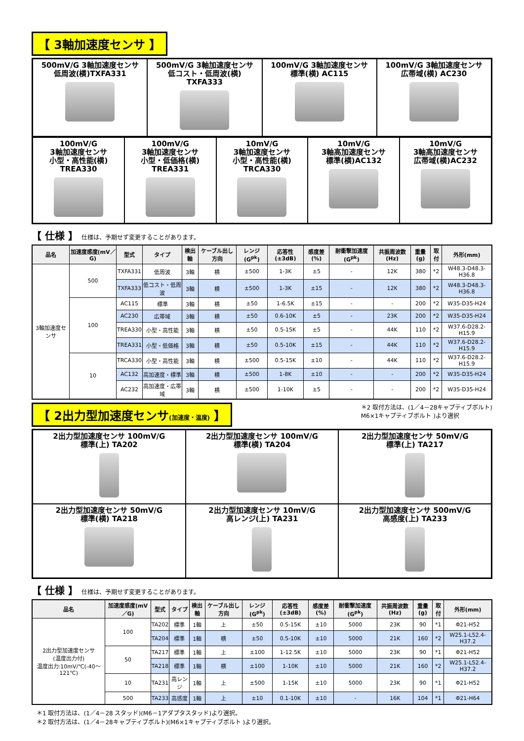【 3軸加速度センサ 】
500mV/G 3軸加速度センサ
低周波(横)TXFA331
500mV/G 3軸加速度センサ
低コスト・低周波(横)
TXFA333
100mV/G 3軸加速度センサ
標準(横) AC115
100mV/G 3軸加速度センサ
広帯域(横) AC230
100mV/G
3軸加速度センサ
小型・高性能(横)
TREA330
100mV/G
3軸加速度センサ
小型・低価格(横)
TREA331
10mV/G
3軸加速度センサ
小型・高性能(横)
TRCA330
10mV/G
3軸高加速度センサ
標準(横)AC132
10mV/G
3軸高加速度センサ
広帯域(横)AC232
【 仕様 】 仕様は、予期せず変更することがあります。
| 品名 | 加速度感度(mV／G) | 型式 | タイプ | 検出軸 | ケーブル出し方向 | レンジ(G<sup>pk</sup>) | 応答性(±3dB) | 感度差(%) | 耐衝撃加速度(G<sup>pk</sup>) | 共振周波数(Hz) | 重量(g) | 取付 | 外形(mm) |
| --- | --- | --- | --- | --- | --- | --- | --- | --- | --- | --- | --- | --- | --- |
| 3軸加速度センサ | 500 | TXFA331 | 低周波 | 3軸 | 横 | ±500 | 1-3K | ±5 | - | 12K | 380 | *2 | W48.3-D48.3-H36.8 |
| | | TXFA333 | 低コスト・低周波 | 3軸 | 横 | ±500 | 1-3K | ±15 | - | 12K | 380 | *2 | W48.3-D48.3-H36.8 |
| | 100 | AC115 | 標準 | 3軸 | 横 | ±50 | 1-6.5K | ±15 | - | - | 200 | *2 | W35-D35-H24 |
| | | AC230 | 広帯域 | 3軸 | 横 | ±50 | 0.6-10K | ±5 | - | 23K | 200 | *2 | W35-D35-H24 |
| | | TREA330 | 小型・高性能 | 3軸 | 横 | ±50 | 0.5-15K | ±5 | - | 44K | 110 | *2 | W37.6-D28.2-H15.9 |
| | | TREA331 | 小型・低価格 | 3軸 | 横 | ±50 | 0.5-10K | ±15 | - | 44K | 110 | *2 | W37.6-D28.2-H15.9 |
| | 10 | TRCA330 | 小型・高性能 | 3軸 | 横 | ±500 | 0.5-15K | ±10 | - | 44K | 110 | *2 | W37.6-D28.2-H15.9 |
| | | AC132 | 高加速度・標準 | 3軸 | 横 | ±500 | 1-8K | ±10 | - | - | 200 | *2 | W35-D35-H24 |
| | | AC232 | 高加速度・広帯域 | 3軸 | 横 | ±500 | 1-10K | ±5 | - | - | 200 | *2 | W35-D35-H24 |
【 2出力型加速度センサ(加速度・温度) 】
＊2 取付方法は、(1／4－28キャプティブボルト)
M6×1キャプティブボルト )より選択
2出力型加速度センサ 100mV/G
標準(上) TA202
2出力型加速度センサ 100mV/G
標準(横) TA204
2出力型加速度センサ 50mV/G
標準(上) TA217
2出力型加速度センサ 50mV/G
標準(横) TA218
2出力型加速度センサ 10mV/G
高レンジ(上) TA231
2出力型加速度センサ 500mV/G
高感度(上) TA233
【 仕様 】 仕様は、予期せず変更することがあります。
| 品名 | 加速度感度(mV／G) | 型式 | タイプ | 検出軸 | ケーブル出し方向 | レンジ(G<sup>pk</sup>) | 応答性(±3dB) | 感度差(%) | 耐衝撃加速度(G<sup>pk</sup>) | 共振周波数(Hz) | 重量(g) | 取付 | 外形(mm) |
| --- | --- | --- | --- | --- | --- | --- | --- | --- | --- | --- | --- | --- | --- |
| 2出力型加速度センサ (温度出力付) 温度出力:10mV/℃(-40～121℃) | 100 | TA202 | 標準 | 1軸 | 上 | ±50 | 0.5-15K | ±10 | 5000 | 23K | 90 | *1 | Φ21-H52 |
| | | TA204 | 標準 | 1軸 | 横 | ±50 | 0.5-10K | ±10 | 5000 | 21K | 160 | *2 | W25.1-L52.4-H37.2 |
| | 50 | TA217 | 標準 | 1軸 | 上 | ±100 | 1-12.5K | ±10 | 5000 | 23K | 90 | *1 | Φ21-H52 |
| | | TA218 | 標準 | 1軸 | 横 | ±100 | 1-10K | ±10 | 5000 | 21K | 160 | *2 | W25.1-L52.4-H37.2 |
| | 10 | TA231 | 高レンジ | 1軸 | 上 | ±500 | 1-15K | ±10 | 5000 | 23K | 90 | *1 | Φ21-H52 |
| | 500 | TA233 | 高感度 | 1軸 | 上 | ±10 | 0.1-10K | ±10 | - | 16K | 104 | *1 | Φ21-H64 |
＊1 取付方法は、(1／4－28 スタッド)(M6－1アダプタスタッド)より選択。
＊2 取付方法は、(1／4－28キャプティブボルト)(M6×1キャプティブボルト )より選択。